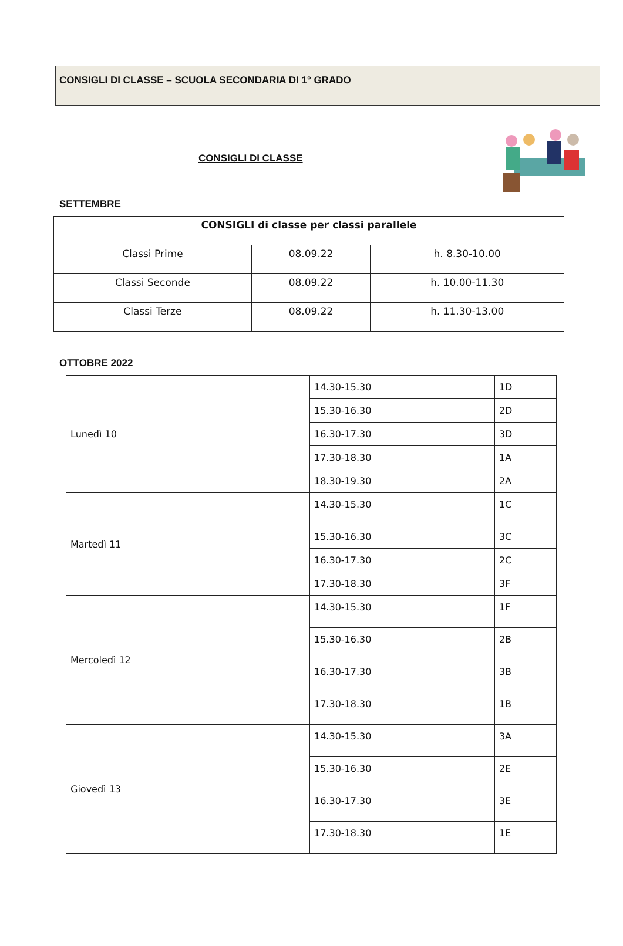CONSIGLI DI CLASSE – SCUOLA SECONDARIA DI 1° GRADO
CONSIGLI DI CLASSE
SETTEMBRE
| CONSIGLI di classe per classi parallele | | |
| --- | --- | --- |
| Classi Prime | 08.09.22 | h. 8.30-10.00 |
| Classi Seconde | 08.09.22 | h. 10.00-11.30 |
| Classi Terze | 08.09.22 | h. 11.30-13.00 |
OTTOBRE 2022
| Lunedì 10 | 14.30-15.30 | 1D |
| | 15.30-16.30 | 2D |
| | 16.30-17.30 | 3D |
| | 17.30-18.30 | 1A |
| | 18.30-19.30 | 2A |
| Martedì 11 | 14.30-15.30 | 1C |
| | 15.30-16.30 | 3C |
| | 16.30-17.30 | 2C |
| | 17.30-18.30 | 3F |
| Mercoledì 12 | 14.30-15.30 | 1F |
| | 15.30-16.30 | 2B |
| | 16.30-17.30 | 3B |
| | 17.30-18.30 | 1B |
| Giovedì 13 | 14.30-15.30 | 3A |
| | 15.30-16.30 | 2E |
| | 16.30-17.30 | 3E |
| | 17.30-18.30 | 1E |